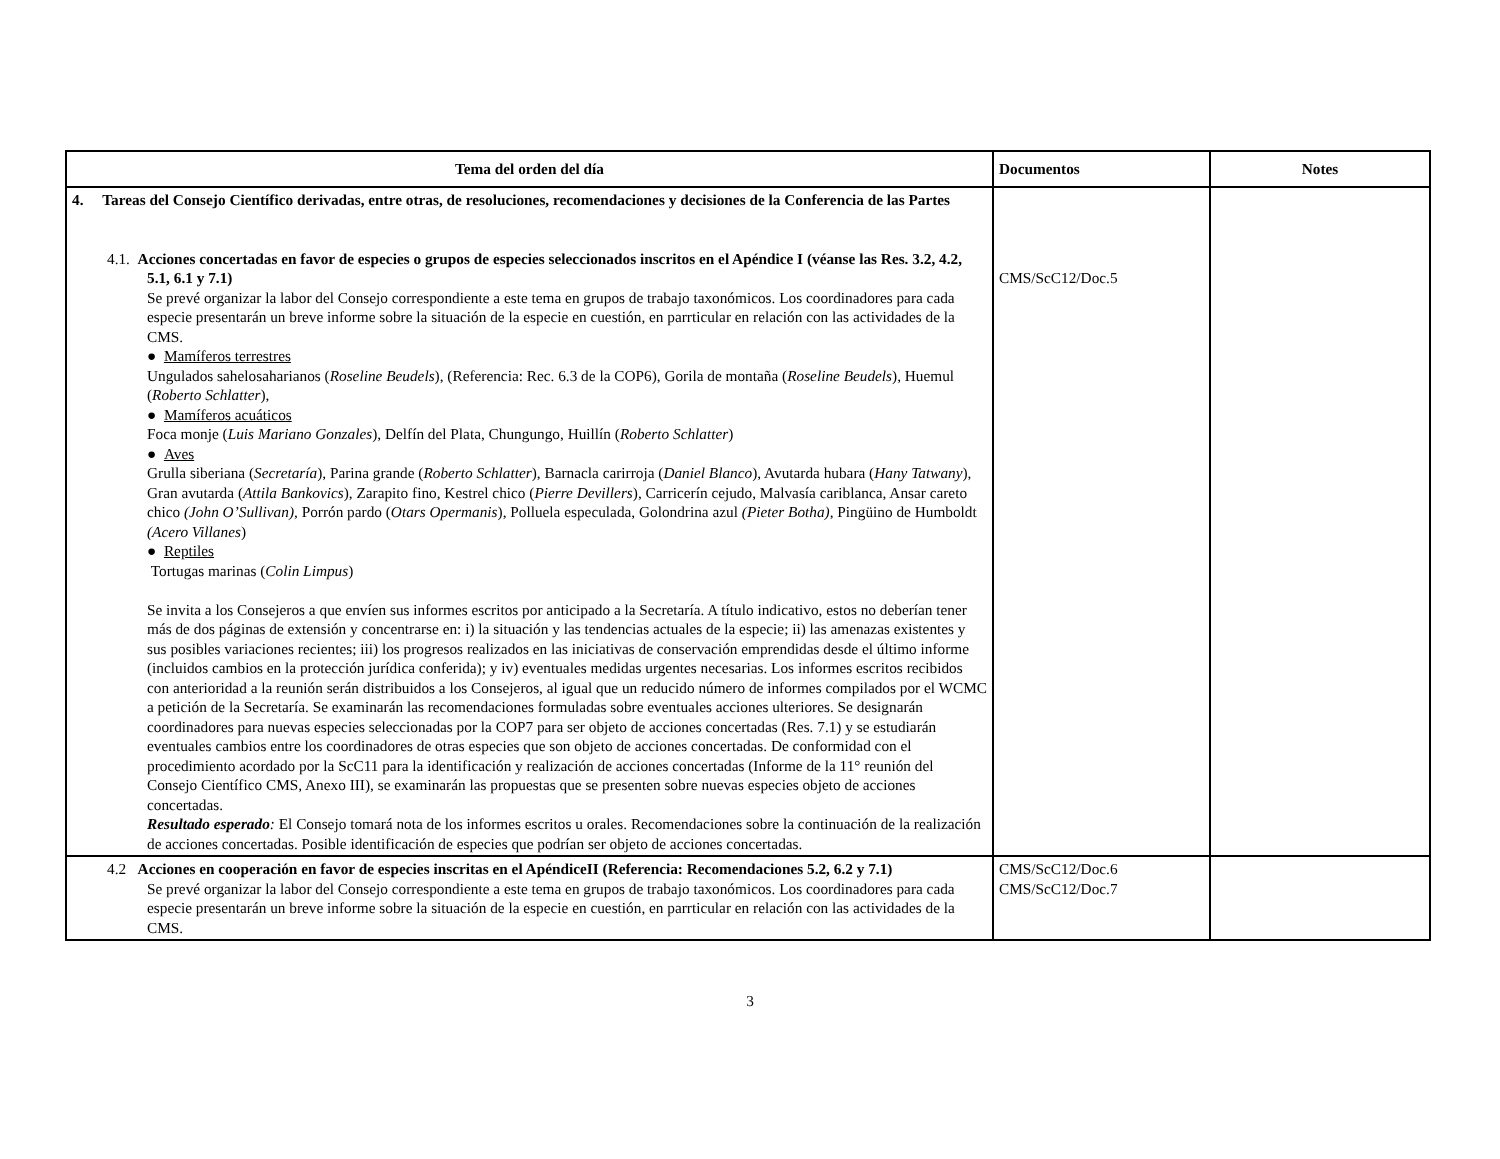| Tema del orden del día | Documentos | Notes |
| --- | --- | --- |
| 4. Tareas del Consejo Científico derivadas, entre otras, de resoluciones, recomendaciones y decisiones de la Conferencia de las Partes 4.1. Acciones concertadas en favor de especies o grupos de especies seleccionados inscritos en el Apéndice I (véanse las Res. 3.2, 4.2, 5.1, 6.1 y 7.1) Se prevé organizar la labor del Consejo correspondiente a este tema en grupos de trabajo taxonómicos. Los coordinadores para cada especie presentarán un breve informe sobre la situación de la especie en cuestión, en parrticular en relación con las actividades de la CMS. ● Mamíferos terrestres Ungulados sahelosaharianos ( Roseline Beudels ), (Referencia: Rec. 6.3 de la COP6), Gorila de montaña ( Roseline Beudels ), Huemul ( Roberto Schlatter ), ● Mamíferos acuáticos Foca monje ( Luis Mariano Gonzales ), Delfín del Plata, Chungungo, Huillín ( Roberto Schlatter ) ● Aves Grulla siberiana ( Secretaría ), Parina grande ( Roberto Schlatter ), Barnacla carirroja ( Daniel Blanco ), Avutarda hubara ( Hany Tatwany ), Gran avutarda ( Attila Bankovics ), Zarapito fino, Kestrel chico ( Pierre Devillers ), Carricerín cejudo, Malvasía cariblanca, Ansar careto chico (John O’Sullivan), Porrón pardo ( Otars Opermanis ), Polluela especulada, Golondrina azul (Pieter Botha) , Pingüino de Humboldt (Acero Villanes ) ● Reptiles Tortugas marinas ( Colin Limpus ) Se invita a los Consejeros a que envíen sus informes escritos por anticipado a la Secretaría. A título indicativo, estos no deberían tener más de dos páginas de extensión y concentrarse en: i) la situación y las tendencias actuales de la especie; ii) las amenazas existentes y sus posibles variaciones recientes; iii) los progresos realizados en las iniciativas de conservación emprendidas desde el último informe (incluidos cambios en la protección jurídica conferida); y iv) eventuales medidas urgentes necesarias. Los informes escritos recibidos con anterioridad a la reunión serán distribuidos a los Consejeros, al igual que un reducido número de informes compilados por el WCMC a petición de la Secretaría. Se examinarán las recomendaciones formuladas sobre eventuales acciones ulteriores. Se designarán coordinadores para nuevas especies seleccionadas por la COP7 para ser objeto de acciones concertadas (Res. 7.1) y se estudiarán eventuales cambios entre los coordinadores de otras especies que son objeto de acciones concertadas. De conformidad con el procedimiento acordado por la ScC11 para la identificación y realización de acciones concertadas (Informe de la 11° reunión del Consejo Científico CMS, Anexo III), se examinarán las propuestas que se presenten sobre nuevas especies objeto de acciones concertadas. Resultado esperado : El Consejo tomará nota de los informes escritos u orales. Recomendaciones sobre la continuación de la realización de acciones concertadas. Posible identificación de especies que podrían ser objeto de acciones concertadas. | CMS/ScC12/Doc.5 | |
| 4.2 Acciones en cooperación en favor de especies inscritas en el ApéndiceII (Referencia: Recomendaciones 5.2, 6.2 y 7.1) Se prevé organizar la labor del Consejo correspondiente a este tema en grupos de trabajo taxonómicos. Los coordinadores para cada especie presentarán un breve informe sobre la situación de la especie en cuestión, en parrticular en relación con las actividades de la CMS. | CMS/ScC12/Doc.6 CMS/ScC12/Doc.7 | |
3